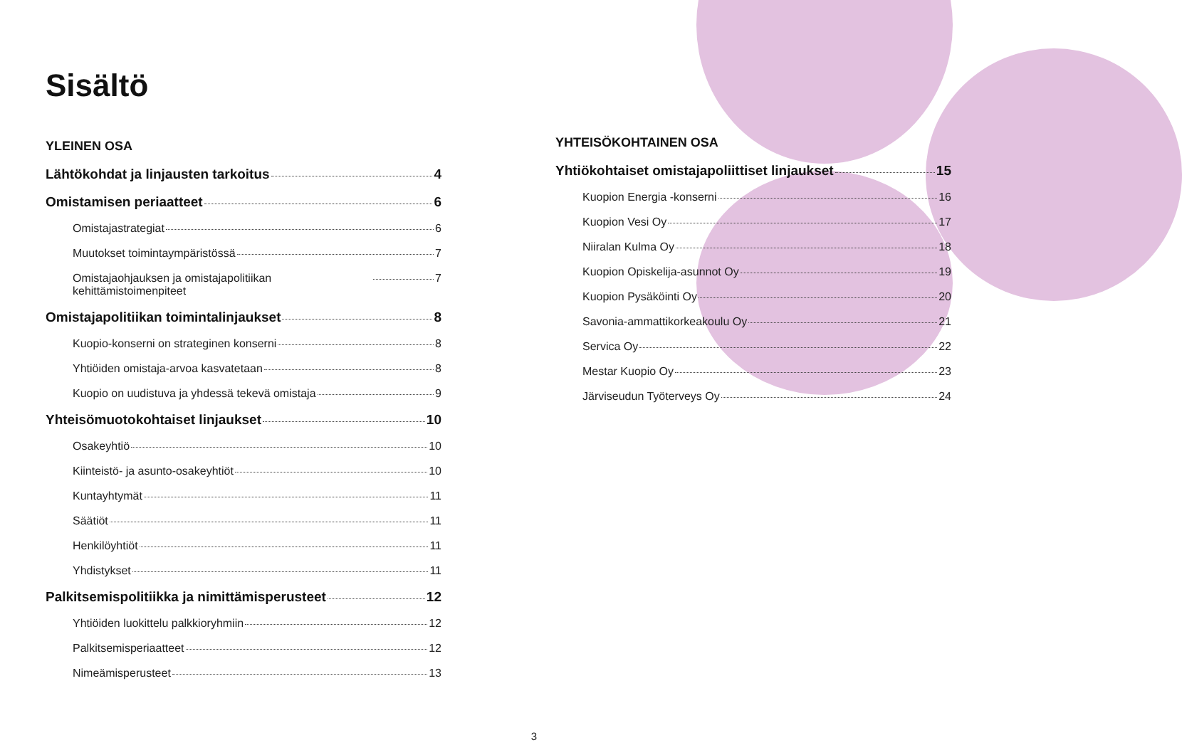Sisältö
YLEINEN OSA
Lähtökohdat ja linjausten tarkoitus 4
Omistamisen periaatteet 6
Omistajastrategiat 6
Muutokset toimintaympäristössä 7
Omistajaohjauksen ja omistajapolitiikan kehittämistoimenpiteet 7
Omistajapolitiikan toimintalinjaukset 8
Kuopio-konserni on strateginen konserni 8
Yhtiöiden omistaja-arvoa kasvatetaan 8
Kuopio on uudistuva ja yhdessä tekevä omistaja 9
Yhteisömuotokohtaiset linjaukset 10
Osakeyhtiö 10
Kiinteistö- ja asunto-osakeyhtiöt 10
Kuntayhtymät 11
Säätiöt 11
Henkilöyhtiöt 11
Yhdistykset 11
Palkitsemispolitiikka ja nimittämisperusteet 12
Yhtiöiden luokittelu palkkioryhmiin 12
Palkitsemisperiaatteet 12
Nimeämisperusteet 13
YHTEISÖKOHTAINEN OSA
Yhtiökohtaiset omistajapoliittiset linjaukset 15
Kuopion Energia -konserni 16
Kuopion Vesi Oy 17
Niiralan Kulma Oy 18
Kuopion Opiskelija-asunnot Oy 19
Kuopion Pysäköinti Oy 20
Savonia-ammattikorkeakoulu Oy 21
Servica Oy 22
Mestar Kuopio Oy 23
Järviseudun Työterveys Oy 24
3